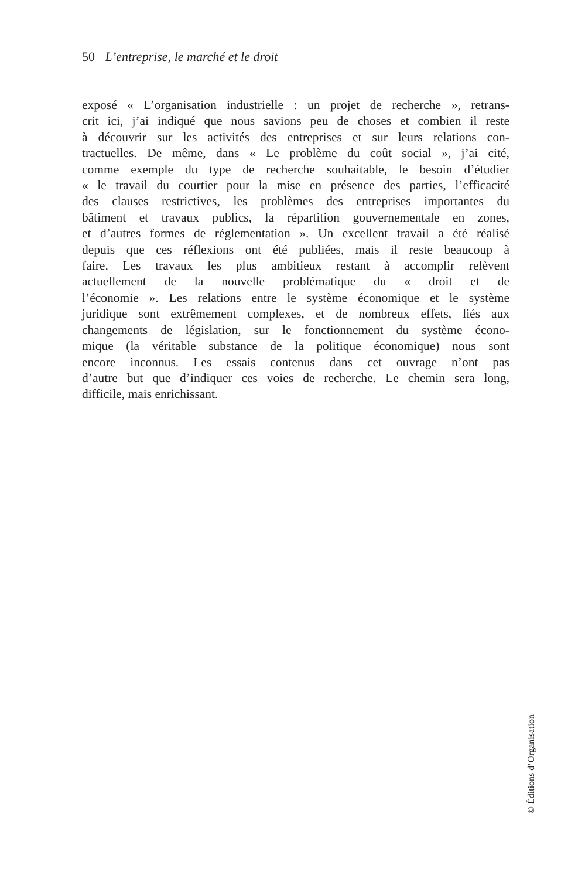50 L’entreprise, le marché et le droit
exposé « L’organisation industrielle : un projet de recherche », retrans-
crit ici, j’ai indiqué que nous savions peu de choses et combien il reste
à découvrir sur les activités des entreprises et sur leurs relations con-
tractuelles. De même, dans « Le problème du coût social », j’ai cité,
comme exemple du type de recherche souhaitable, le besoin d’étudier
« le travail du courtier pour la mise en présence des parties, l’efficacité
des clauses restrictives, les problèmes des entreprises importantes du
bâtiment et travaux publics, la répartition gouvernementale en zones,
et d’autres formes de réglementation ». Un excellent travail a été réalisé
depuis que ces réflexions ont été publiées, mais il reste beaucoup à
faire. Les travaux les plus ambitieux restant à accomplir relèvent
actuellement de la nouvelle problématique du « droit et de
l’économie ». Les relations entre le système économique et le système
juridique sont extrêmement complexes, et de nombreux effets, liés aux
changements de législation, sur le fonctionnement du système écono-
mique (la véritable substance de la politique économique) nous sont
encore inconnus. Les essais contenus dans cet ouvrage n’ont pas
d’autre but que d’indiquer ces voies de recherche. Le chemin sera long,
difficile, mais enrichissant.
© Éditions d’Organisation